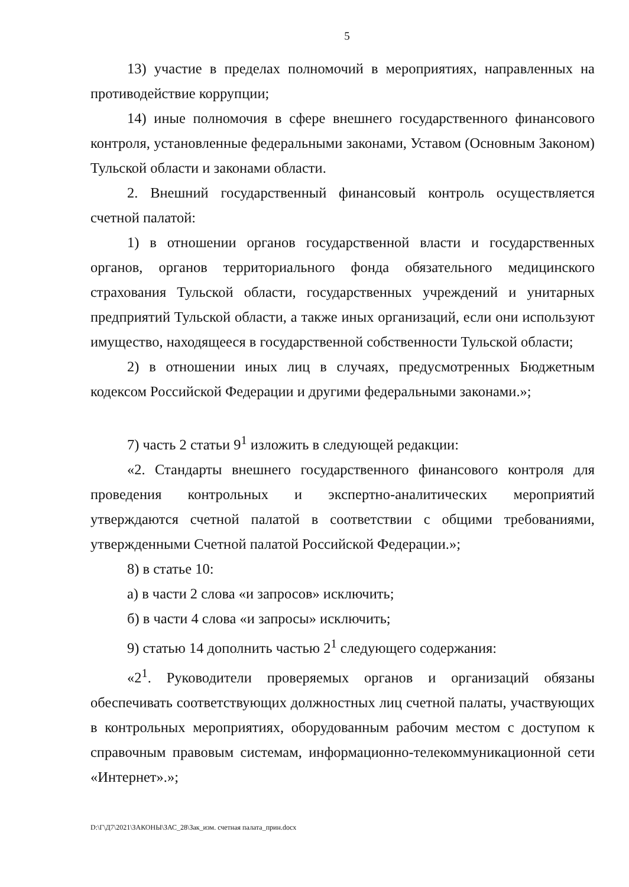5
13) участие в пределах полномочий в мероприятиях, направленных на противодействие коррупции;
14) иные полномочия в сфере внешнего государственного финансового контроля, установленные федеральными законами, Уставом (Основным Законом) Тульской области и законами области.
2. Внешний государственный финансовый контроль осуществляется счетной палатой:
1) в отношении органов государственной власти и государственных органов, органов территориального фонда обязательного медицинского страхования Тульской области, государственных учреждений и унитарных предприятий Тульской области, а также иных организаций, если они используют имущество, находящееся в государственной собственности Тульской области;
2) в отношении иных лиц в случаях, предусмотренных Бюджетным кодексом Российской Федерации и другими федеральными законами.»;
7) часть 2 статьи 9<sup>1</sup> изложить в следующей редакции:
«2. Стандарты внешнего государственного финансового контроля для проведения контрольных и экспертно-аналитических мероприятий утверждаются счетной палатой в соответствии с общими требованиями, утвержденными Счетной палатой Российской Федерации.»;
8) в статье 10:
а) в части 2 слова «и запросов» исключить;
б) в части 4 слова «и запросы» исключить;
9) статью 14 дополнить частью 2<sup>1</sup> следующего содержания:
«2<sup>1</sup>. Руководители проверяемых органов и организаций обязаны обеспечивать соответствующих должностных лиц счетной палаты, участвующих в контрольных мероприятиях, оборудованным рабочим местом с доступом к справочным правовым системам, информационно-телекоммуникационной сети «Интернет».»;
D:\Г\Д7\2021\ЗАКОНЫ\ЗАС_28\Зак_изм. счетная палата_прин.docx